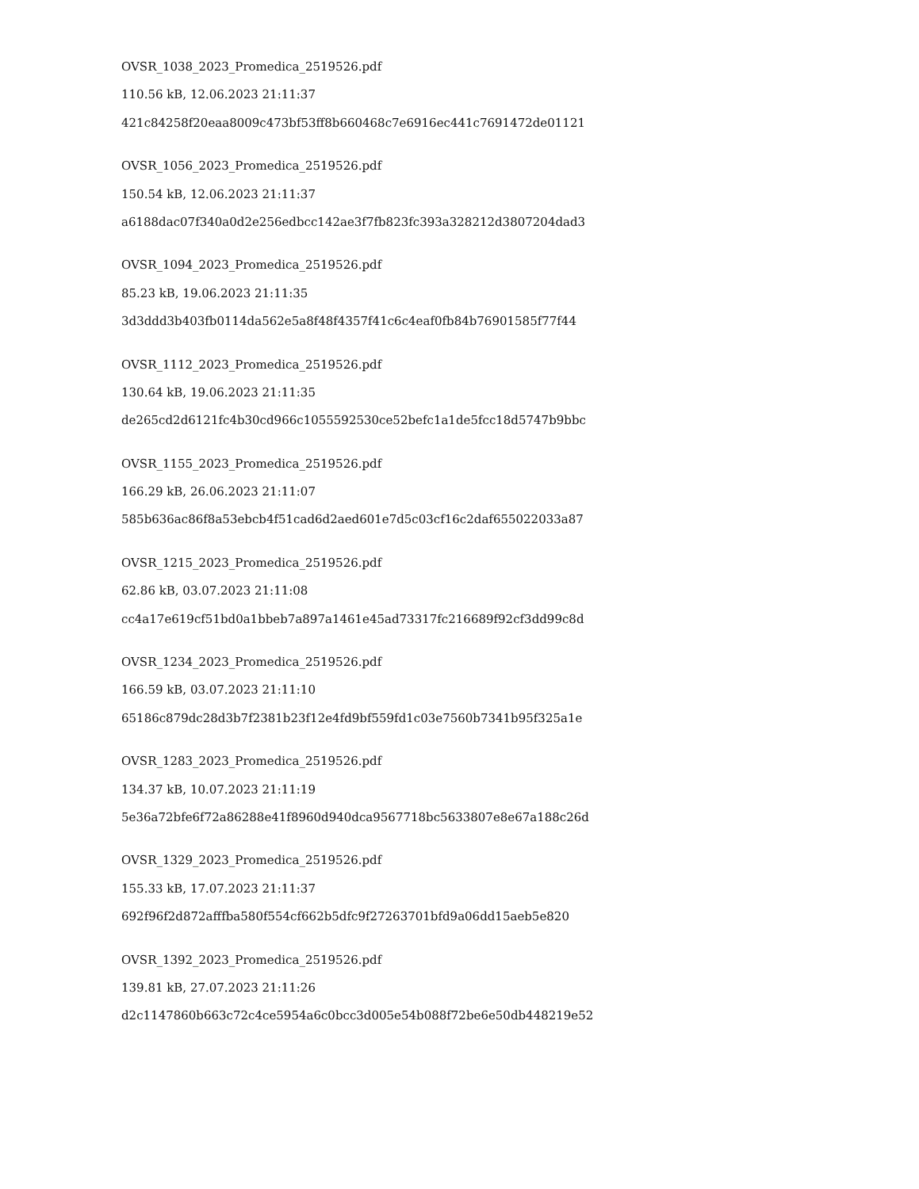OVSR_1038_2023_Promedica_2519526.pdf
110.56 kB, 12.06.2023 21:11:37
421c84258f20eaa8009c473bf53ff8b660468c7e6916ec441c7691472de01121
OVSR_1056_2023_Promedica_2519526.pdf
150.54 kB, 12.06.2023 21:11:37
a6188dac07f340a0d2e256edbcc142ae3f7fb823fc393a328212d3807204dad3
OVSR_1094_2023_Promedica_2519526.pdf
85.23 kB, 19.06.2023 21:11:35
3d3ddd3b403fb0114da562e5a8f48f4357f41c6c4eaf0fb84b76901585f77f44
OVSR_1112_2023_Promedica_2519526.pdf
130.64 kB, 19.06.2023 21:11:35
de265cd2d6121fc4b30cd966c1055592530ce52befc1a1de5fcc18d5747b9bbc
OVSR_1155_2023_Promedica_2519526.pdf
166.29 kB, 26.06.2023 21:11:07
585b636ac86f8a53ebcb4f51cad6d2aed601e7d5c03cf16c2daf655022033a87
OVSR_1215_2023_Promedica_2519526.pdf
62.86 kB, 03.07.2023 21:11:08
cc4a17e619cf51bd0a1bbeb7a897a1461e45ad73317fc216689f92cf3dd99c8d
OVSR_1234_2023_Promedica_2519526.pdf
166.59 kB, 03.07.2023 21:11:10
65186c879dc28d3b7f2381b23f12e4fd9bf559fd1c03e7560b7341b95f325a1e
OVSR_1283_2023_Promedica_2519526.pdf
134.37 kB, 10.07.2023 21:11:19
5e36a72bfe6f72a86288e41f8960d940dca9567718bc5633807e8e67a188c26d
OVSR_1329_2023_Promedica_2519526.pdf
155.33 kB, 17.07.2023 21:11:37
692f96f2d872afffba580f554cf662b5dfc9f27263701bfd9a06dd15aeb5e820
OVSR_1392_2023_Promedica_2519526.pdf
139.81 kB, 27.07.2023 21:11:26
d2c1147860b663c72c4ce5954a6c0bcc3d005e54b088f72be6e50db448219e52